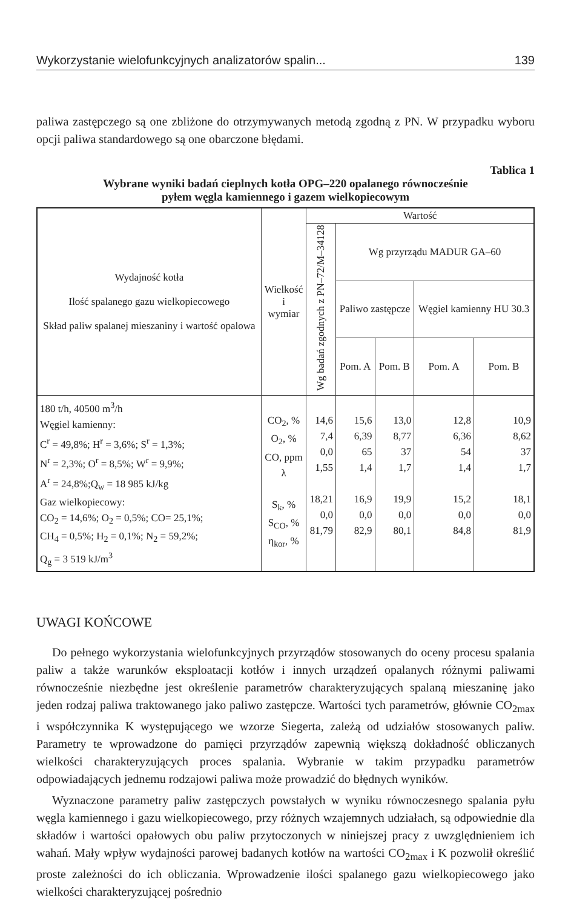Wykorzystanie wielofunkcyjnych analizatorów spalin... 139
paliwa zastępczego są one zbliżone do otrzymywanych metodą zgodną z PN. W przypadku wyboru opcji paliwa standardowego są one obarczone błędami.
Tablica 1
Wybrane wyniki badań cieplnych kotła OPG–220 opalanego równocześnie
pyłem węgla kamiennego i gazem wielkopiecowym
| Wydajność kotła Ilość spalanego gazu wielkopiecowego Skład paliw spalanej mieszaniny i wartość opalowa | Wielkość i wymiar | Wartość | | | | |
| --- | --- | --- | --- | --- | --- | --- |
| | | Wg badań zgodnych z PN–72/M–34128 | Wg przyrządu MADUR GA–60 | | | |
| | | | Paliwo zastępcze | | Węgiel kamienny HU 30.3 | |
| | | | Pom. A | Pom. B | Pom. A | Pom. B |
| 180 t/h, 40500 m<sup>3</sup>/h Węgiel kamienny: C<sup>r</sup> = 49,8%; H<sup>r</sup> = 3,6%; S<sup>r</sup> = 1,3%; N<sup>r</sup> = 2,3%; O<sup>r</sup> = 8,5%; W<sup>r</sup> = 9,9%; A<sup>r</sup> = 24,8%;Q<sub>w</sub> = 18 985 kJ/kg Gaz wielkopiecowy: CO<sub>2</sub> = 14,6%; O<sub>2</sub> = 0,5%; CO= 25,1%; CH<sub>4</sub> = 0,5%; H<sub>2</sub> = 0,1%; N<sub>2</sub> = 59,2%; Q<sub>g</sub> = 3 519 kJ/m<sup>3</sup> | CO<sub>2</sub>, % O<sub>2</sub>, % CO, ppm λ S<sub>k</sub>, % S<sub>CO</sub>, % η<sub>kor</sub>, % | 14,6 7,4 0,0 1,55 18,21 0,0 81,79 | 15,6 6,39 65 1,4 16,9 0,0 82,9 | 13,0 8,77 37 1,7 19,9 0,0 80,1 | 12,8 6,36 54 1,4 15,2 0,0 84,8 | 10,9 8,62 37 1,7 18,1 0,0 81,9 |
UWAGI KOŃCOWE
Do pełnego wykorzystania wielofunkcyjnych przyrządów stosowanych do oceny procesu spalania paliw a także warunków eksploatacji kotłów i innych urządzeń opalanych różnymi paliwami równocześnie niezbędne jest określenie parametrów charakteryzujących spalaną mieszaninę jako jeden rodzaj paliwa traktowanego jako paliwo zastępcze. Wartości tych parametrów, głównie CO<sub>2max</sub> i współczynnika K występującego we wzorze Siegerta, zależą od udziałów stosowanych paliw. Parametry te wprowadzone do pamięci przyrządów zapewnią większą dokładność obliczanych wielkości charakteryzujących proces spalania. Wybranie w takim przypadku parametrów odpowiadających jednemu rodzajowi paliwa może prowadzić do błędnych wyników.
Wyznaczone parametry paliw zastępczych powstałych w wyniku równoczesnego spalania pyłu węgla kamiennego i gazu wielkopiecowego, przy różnych wzajemnych udziałach, są odpowiednie dla składów i wartości opałowych obu paliw przytoczonych w niniejszej pracy z uwzględnieniem ich wahań. Mały wpływ wydajności parowej badanych kotłów na wartości CO<sub>2max</sub> i K pozwolił określić proste zależności do ich obliczania. Wprowadzenie ilości spalanego gazu wielkopiecowego jako wielkości charakteryzującej pośrednio